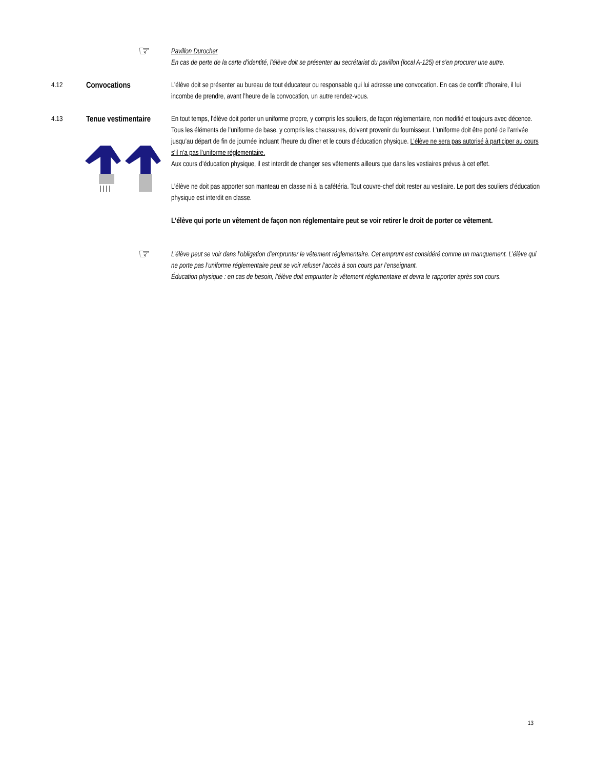☞
Pavillon Durocher
En cas de perte de la carte d’identité, l’élève doit se présenter au secrétariat du pavillon (local A-125) et s’en procurer une autre.
4.12 Convocations L’élève doit se présenter au bureau de tout éducateur ou responsable qui lui adresse une convocation. En cas de conflit d’horaire, il lui incombe de prendre, avant l’heure de la convocation, un autre rendez-vous.
4.13 Tenue vestimentaire
En tout temps, l’élève doit porter un uniforme propre, y compris les souliers, de façon réglementaire, non modifié et toujours avec décence. Tous les éléments de l’uniforme de base, y compris les chaussures, doivent provenir du fournisseur. L’uniforme doit être porté de l’arrivée jusqu’au départ de fin de journée incluant l’heure du dîner et le cours d’éducation physique. L’élève ne sera pas autorisé à participer au cours s’il n’a pas l’uniforme réglementaire.
Aux cours d’éducation physique, il est interdit de changer ses vêtements ailleurs que dans les vestiaires prévus à cet effet.
L’élève ne doit pas apporter son manteau en classe ni à la cafétéria. Tout couvre-chef doit rester au vestiaire. Le port des souliers d’éducation physique est interdit en classe.
L’élève qui porte un vêtement de façon non réglementaire peut se voir retirer le droit de porter ce vêtement.
☞
L’élève peut se voir dans l’obligation d’emprunter le vêtement réglementaire. Cet emprunt est considéré comme un manquement. L’élève qui ne porte pas l’uniforme réglementaire peut se voir refuser l’accès à son cours par l’enseignant.
Éducation physique : en cas de besoin, l’élève doit emprunter le vêtement réglementaire et devra le rapporter après son cours.
13